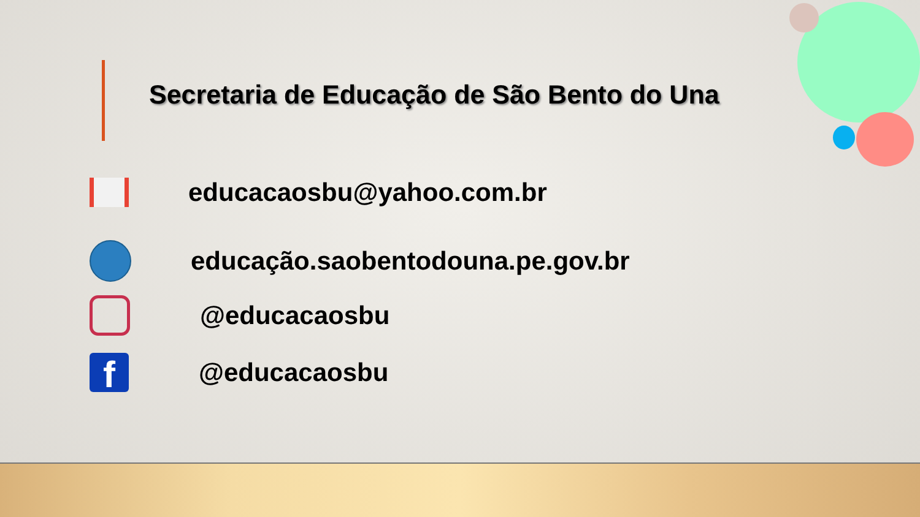Secretaria de Educação de São Bento do Una
educacaosbu@yahoo.com.br
educação.saobentodouna.pe.gov.br
@educacaosbu
f
@educacaosbu